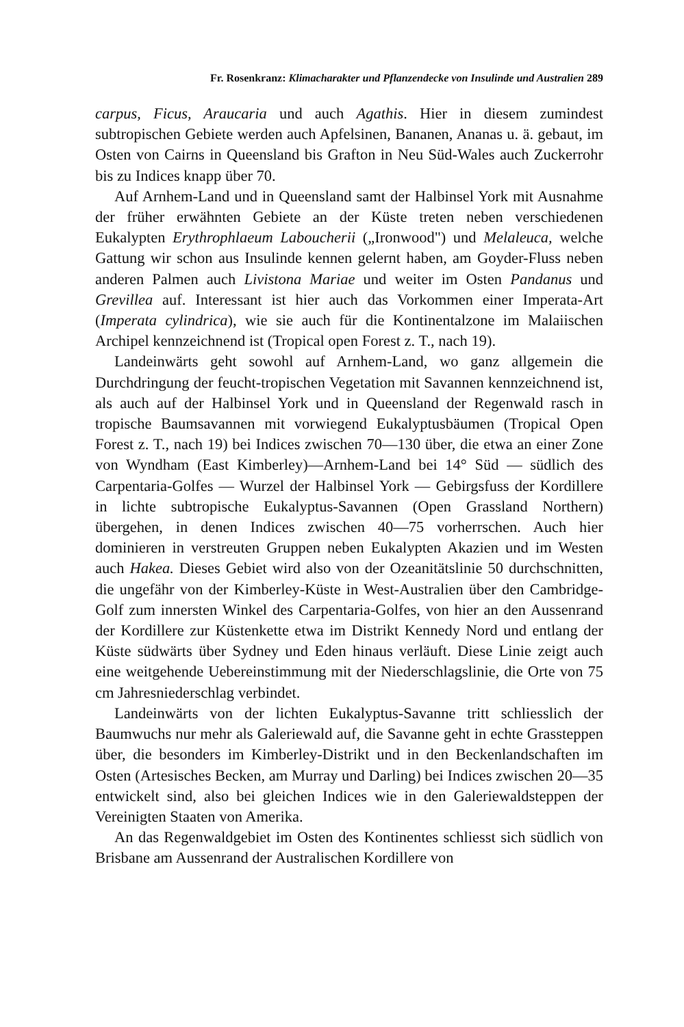Fr. Rosenkranz: Klimacharakter und Pflanzendecke von Insulinde und Australien 289
carpus, Ficus, Araucaria und auch Agathis. Hier in diesem zumindest subtropischen Gebiete werden auch Apfelsinen, Bananen, Ananas u. ä. gebaut, im Osten von Cairns in Queensland bis Grafton in Neu Süd-Wales auch Zuckerrohr bis zu Indices knapp über 70.
Auf Arnhem-Land und in Queensland samt der Halbinsel York mit Ausnahme der früher erwähnten Gebiete an der Küste treten neben verschiedenen Eukalypten Erythrophlaeum Laboucherii („Ironwood") und Melaleuca, welche Gattung wir schon aus Insulinde kennen gelernt haben, am Goyder-Fluss neben anderen Palmen auch Livistona Mariae und weiter im Osten Pandanus und Grevillea auf. Interessant ist hier auch das Vorkommen einer Imperata-Art (Imperata cylindrica), wie sie auch für die Kontinentalzone im Malaiischen Archipel kennzeichnend ist (Tropical open Forest z. T., nach 19).
Landeinwärts geht sowohl auf Arnhem-Land, wo ganz allgemein die Durchdringung der feucht-tropischen Vegetation mit Savannen kennzeichnend ist, als auch auf der Halbinsel York und in Queensland der Regenwald rasch in tropische Baumsavannen mit vorwiegend Eukalyptusbäumen (Tropical Open Forest z. T., nach 19) bei Indices zwischen 70—130 über, die etwa an einer Zone von Wyndham (East Kimberley)—Arnhem-Land bei 14° Süd — südlich des Carpentaria-Golfes — Wurzel der Halbinsel York — Gebirgsfuss der Kordillere in lichte subtropische Eukalyptus-Savannen (Open Grassland Northern) übergehen, in denen Indices zwischen 40—75 vorherrschen. Auch hier dominieren in verstreuten Gruppen neben Eukalypten Akazien und im Westen auch Hakea. Dieses Gebiet wird also von der Ozeanitätslinie 50 durchschnitten, die ungefähr von der Kimberley-Küste in West-Australien über den Cambridge-Golf zum innersten Winkel des Carpentaria-Golfes, von hier an den Aussenrand der Kordillere zur Küstenkette etwa im Distrikt Kennedy Nord und entlang der Küste südwärts über Sydney und Eden hinaus verläuft. Diese Linie zeigt auch eine weitgehende Uebereinstimmung mit der Niederschlagslinie, die Orte von 75 cm Jahresniederschlag verbindet.
Landeinwärts von der lichten Eukalyptus-Savanne tritt schliesslich der Baumwuchs nur mehr als Galeriewald auf, die Savanne geht in echte Grassteppen über, die besonders im Kimberley-Distrikt und in den Beckenlandschaften im Osten (Artesisches Becken, am Murray und Darling) bei Indices zwischen 20—35 entwickelt sind, also bei gleichen Indices wie in den Galeriewaldsteppen der Vereinigten Staaten von Amerika.
An das Regenwaldgebiet im Osten des Kontinentes schliesst sich südlich von Brisbane am Aussenrand der Australischen Kordillere von